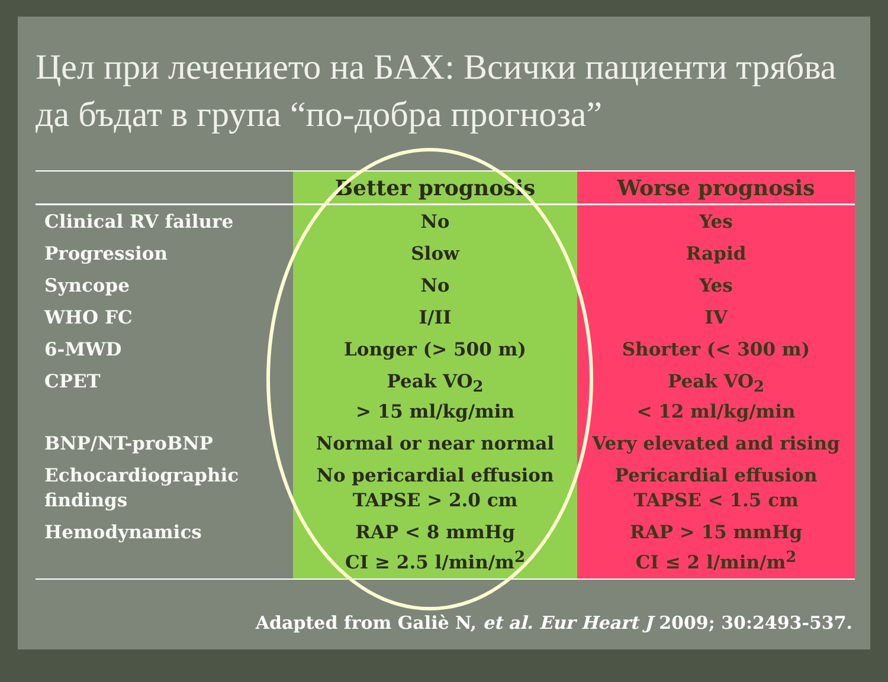Цел при лечението на БАХ: Всички пациенти трябва да бъдат в група “по-добра прогноза”
| | Better prognosis | Worse prognosis |
| --- | --- | --- |
| Clinical RV failure | No | Yes |
| Progression | Slow | Rapid |
| Syncope | No | Yes |
| WHO FC | I/II | IV |
| 6-MWD | Longer (> 500 m) | Shorter (< 300 m) |
| CPET | Peak VO<sub>2</sub> > 15 ml/kg/min | Peak VO<sub>2</sub> < 12 ml/kg/min |
| BNP/NT-proBNP | Normal or near normal | Very elevated and rising |
| Echocardiographic findings | No pericardial effusion TAPSE > 2.0 cm | Pericardial effusion TAPSE < 1.5 cm |
| Hemodynamics | RAP < 8 mmHg CI ≥ 2.5 l/min/m<sup>2</sup> | RAP > 15 mmHg CI ≤ 2 l/min/m<sup>2</sup> |
Adapted from Galiè N, et al. Eur Heart J 2009; 30:2493-537.